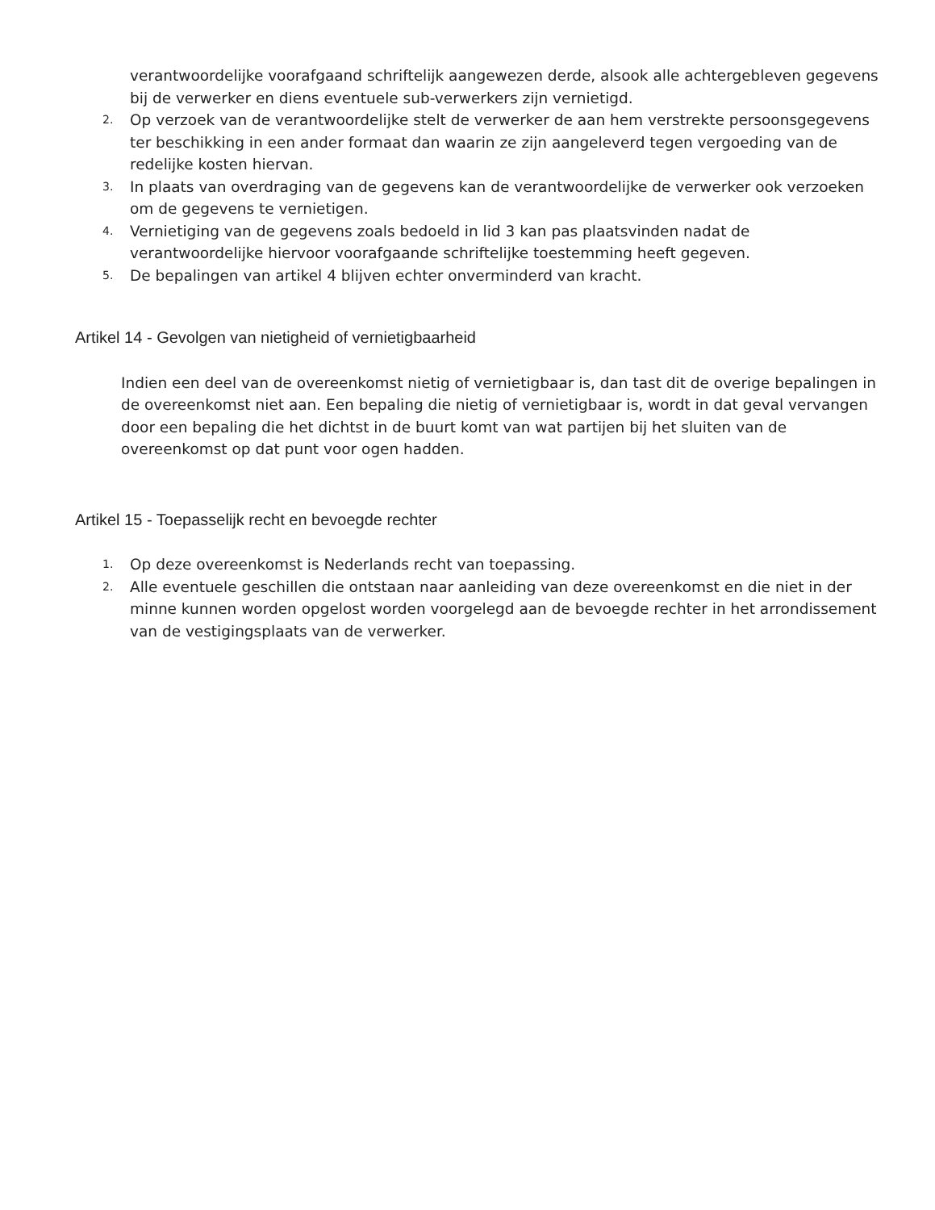verantwoordelijke voorafgaand schriftelijk aangewezen derde, alsook alle achtergebleven gegevens bij de verwerker en diens eventuele sub-verwerkers zijn vernietigd.
2. Op verzoek van de verantwoordelijke stelt de verwerker de aan hem verstrekte persoonsgegevens ter beschikking in een ander formaat dan waarin ze zijn aangeleverd tegen vergoeding van de redelijke kosten hiervan.
3. In plaats van overdraging van de gegevens kan de verantwoordelijke de verwerker ook verzoeken om de gegevens te vernietigen.
4. Vernietiging van de gegevens zoals bedoeld in lid 3 kan pas plaatsvinden nadat de verantwoordelijke hiervoor voorafgaande schriftelijke toestemming heeft gegeven.
5. De bepalingen van artikel 4 blijven echter onverminderd van kracht.
Artikel 14 - Gevolgen van nietigheid of vernietigbaarheid
Indien een deel van de overeenkomst nietig of vernietigbaar is, dan tast dit de overige bepalingen in de overeenkomst niet aan. Een bepaling die nietig of vernietigbaar is, wordt in dat geval vervangen door een bepaling die het dichtst in de buurt komt van wat partijen bij het sluiten van de overeenkomst op dat punt voor ogen hadden.
Artikel 15 - Toepasselijk recht en bevoegde rechter
1. Op deze overeenkomst is Nederlands recht van toepassing.
2. Alle eventuele geschillen die ontstaan naar aanleiding van deze overeenkomst en die niet in der minne kunnen worden opgelost worden voorgelegd aan de bevoegde rechter in het arrondissement van de vestigingsplaats van de verwerker.